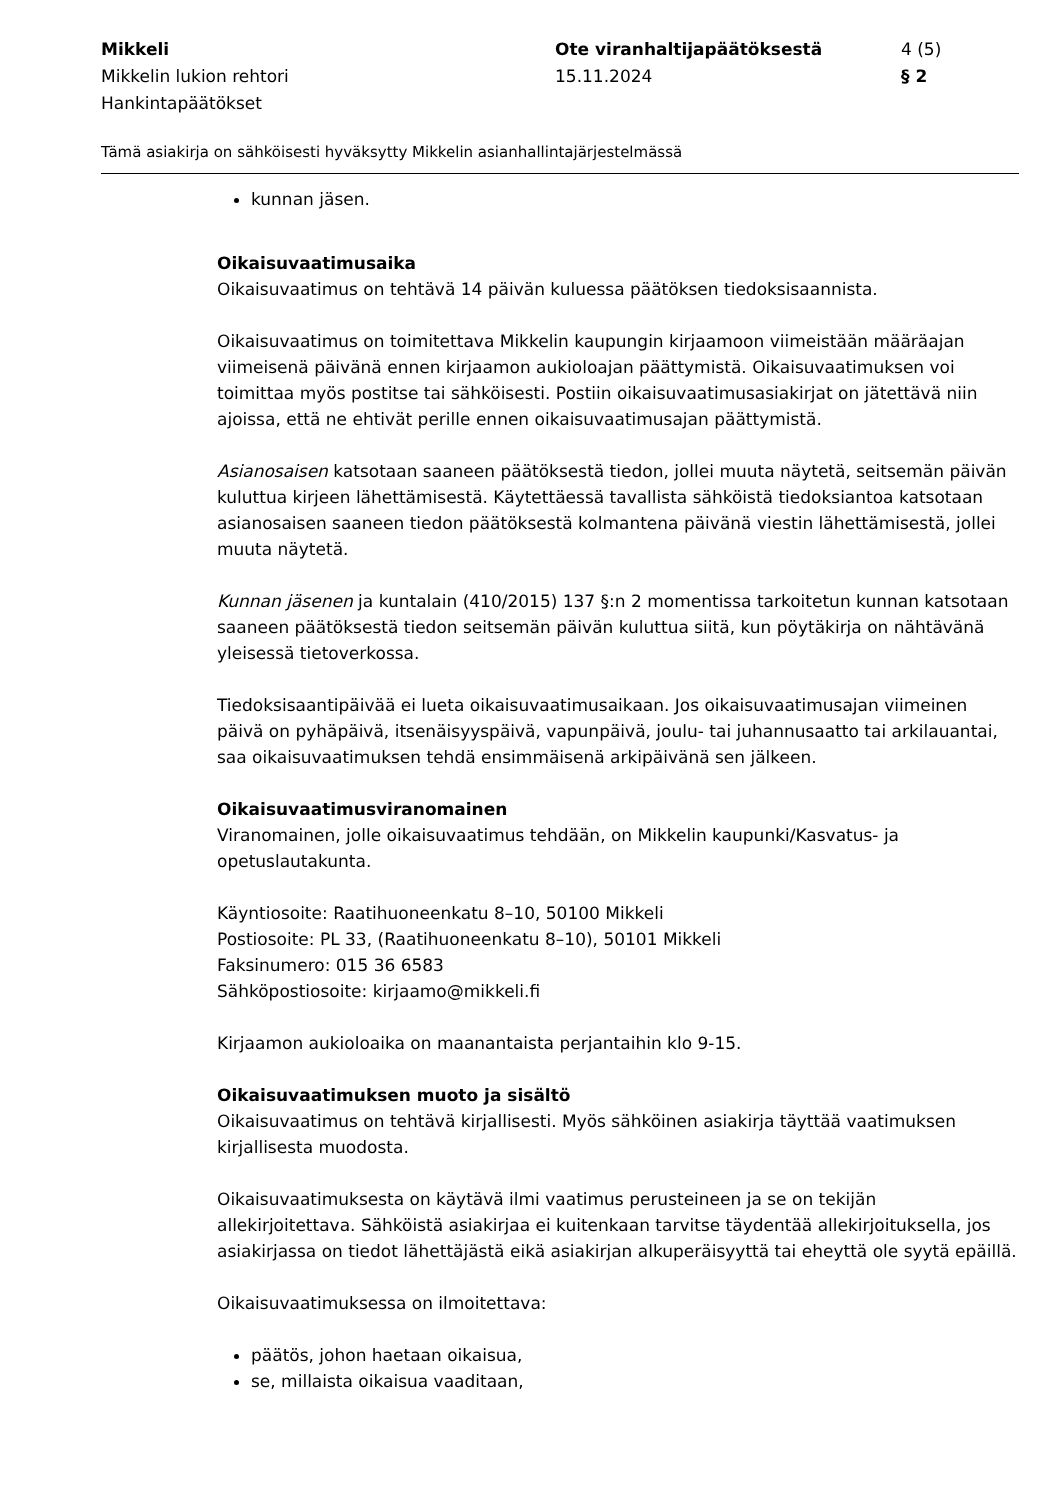Mikkeli
Mikkelin lukion rehtori
Hankintapäätökset
Ote viranhaltijapäätöksestä
15.11.2024
4 (5)
§ 2
Tämä asiakirja on sähköisesti hyväksytty Mikkelin asianhallintajärjestelmässä
kunnan jäsen.
Oikaisuvaatimusaika
Oikaisuvaatimus on tehtävä 14 päivän kuluessa päätöksen tiedoksisaannista.
Oikaisuvaatimus on toimitettava Mikkelin kaupungin kirjaamoon viimeistään määräajan viimeisenä päivänä ennen kirjaamon aukioloajan päättymistä. Oikaisuvaatimuksen voi toimittaa myös postitse tai sähköisesti. Postiin oikaisuvaatimusasiakirjat on jätettävä niin ajoissa, että ne ehtivät perille ennen oikaisuvaatimusajan päättymistä.
Asianosaisen katsotaan saaneen päätöksestä tiedon, jollei muuta näytetä, seitsemän päivän kuluttua kirjeen lähettämisestä. Käytettäessä tavallista sähköistä tiedoksiantoa katsotaan asianosaisen saaneen tiedon päätöksestä kolmantena päivänä viestin lähettämisestä, jollei muuta näytetä.
Kunnan jäsenen ja kuntalain (410/2015) 137 §:n 2 momentissa tarkoitetun kunnan katsotaan saaneen päätöksestä tiedon seitsemän päivän kuluttua siitä, kun pöytäkirja on nähtävänä yleisessä tietoverkossa.
Tiedoksisaantipäivää ei lueta oikaisuvaatimusaikaan. Jos oikaisuvaatimusajan viimeinen päivä on pyhäpäivä, itsenäisyyspäivä, vapunpäivä, joulu- tai juhannusaatto tai arkilauantai, saa oikaisuvaatimuksen tehdä ensimmäisenä arkipäivänä sen jälkeen.
Oikaisuvaatimusviranomainen
Viranomainen, jolle oikaisuvaatimus tehdään, on Mikkelin kaupunki/Kasvatus- ja opetuslautakunta.
Käyntiosoite: Raatihuoneenkatu 8–10, 50100 Mikkeli
Postiosoite: PL 33, (Raatihuoneenkatu 8–10), 50101 Mikkeli
Faksinumero: 015 36 6583
Sähköpostiosoite: kirjaamo@mikkeli.fi
Kirjaamon aukioloaika on maanantaista perjantaihin klo 9-15.
Oikaisuvaatimuksen muoto ja sisältö
Oikaisuvaatimus on tehtävä kirjallisesti. Myös sähköinen asiakirja täyttää vaatimuksen kirjallisesta muodosta.
Oikaisuvaatimuksesta on käytävä ilmi vaatimus perusteineen ja se on tekijän allekirjoitettava. Sähköistä asiakirjaa ei kuitenkaan tarvitse täydentää allekirjoituksella, jos asiakirjassa on tiedot lähettäjästä eikä asiakirjan alkuperäisyyttä tai eheyttä ole syytä epäillä.
Oikaisuvaatimuksessa on ilmoitettava:
päätös, johon haetaan oikaisua,
se, millaista oikaisua vaaditaan,